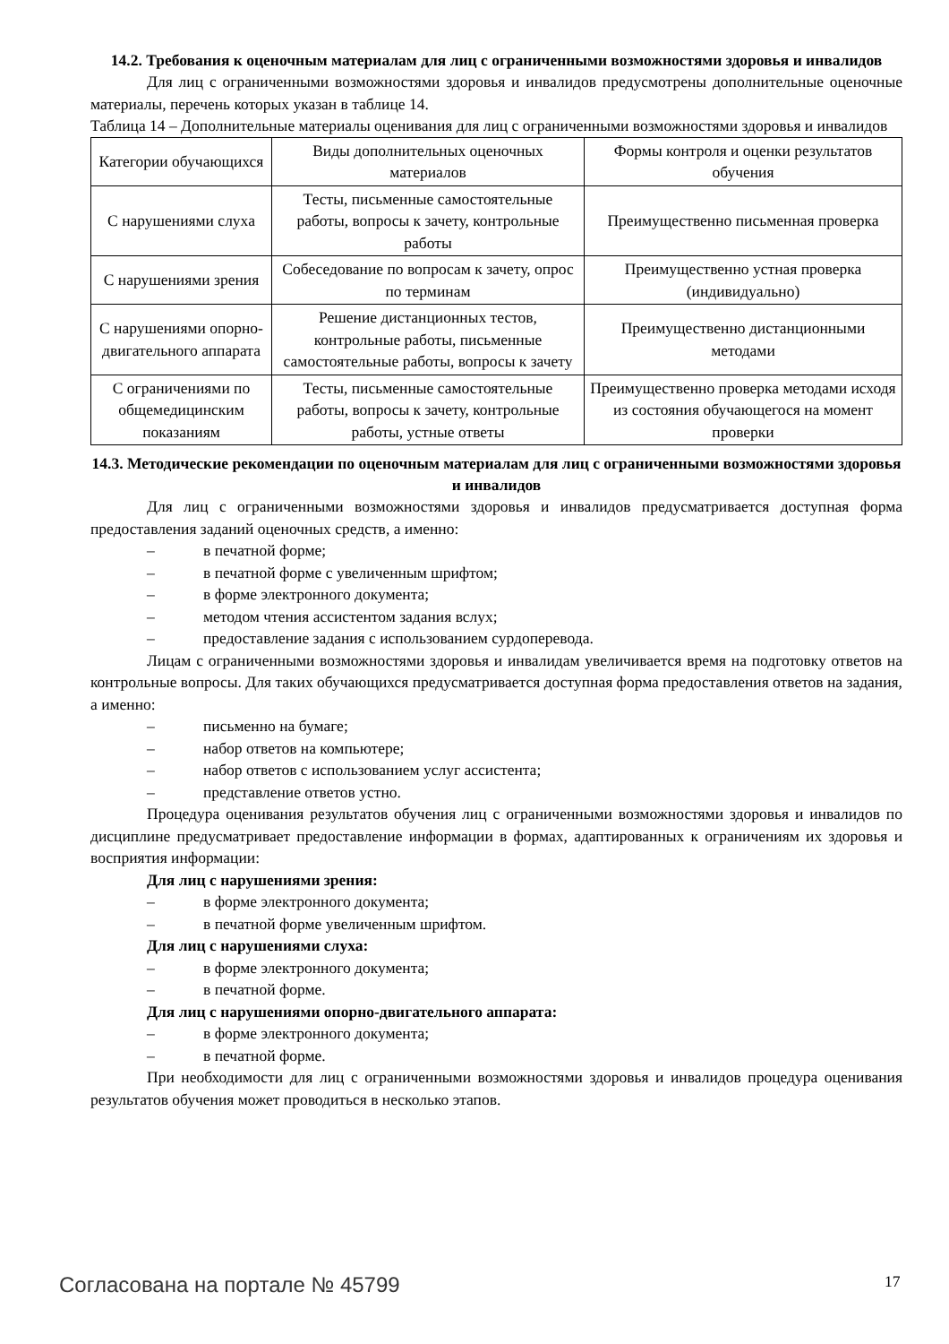14.2. Требования к оценочным материалам для лиц с ограниченными возможностями здоровья и инвалидов
Для лиц с ограниченными возможностями здоровья и инвалидов предусмотрены дополнительные оценочные материалы, перечень которых указан в таблице 14.
Таблица 14 – Дополнительные материалы оценивания для лиц с ограниченными возможностями здоровья и инвалидов
| Категории обучающихся | Виды дополнительных оценочных материалов | Формы контроля и оценки результатов обучения |
| С нарушениями слуха | Тесты, письменные самостоятельные работы, вопросы к зачету, контрольные работы | Преимущественно письменная проверка |
| С нарушениями зрения | Собеседование по вопросам к зачету, опрос по терминам | Преимущественно устная проверка (индивидуально) |
| С нарушениями опорно-двигательного аппарата | Решение дистанционных тестов, контрольные работы, письменные самостоятельные работы, вопросы к зачету | Преимущественно дистанционными методами |
| С ограничениями по общемедицинским показаниям | Тесты, письменные самостоятельные работы, вопросы к зачету, контрольные работы, устные ответы | Преимущественно проверка методами исходя из состояния обучающегося на момент проверки |
14.3. Методические рекомендации по оценочным материалам для лиц с ограниченными возможностями здоровья и инвалидов
Для лиц с ограниченными возможностями здоровья и инвалидов предусматривается доступная форма предоставления заданий оценочных средств, а именно:
– в печатной форме;
– в печатной форме с увеличенным шрифтом;
– в форме электронного документа;
– методом чтения ассистентом задания вслух;
– предоставление задания с использованием сурдоперевода.
Лицам с ограниченными возможностями здоровья и инвалидам увеличивается время на подготовку ответов на контрольные вопросы. Для таких обучающихся предусматривается доступная форма предоставления ответов на задания, а именно:
– письменно на бумаге;
– набор ответов на компьютере;
– набор ответов с использованием услуг ассистента;
– представление ответов устно.
Процедура оценивания результатов обучения лиц с ограниченными возможностями здоровья и инвалидов по дисциплине предусматривает предоставление информации в формах, адаптированных к ограничениям их здоровья и восприятия информации:
Для лиц с нарушениями зрения:
– в форме электронного документа;
– в печатной форме увеличенным шрифтом.
Для лиц с нарушениями слуха:
– в форме электронного документа;
– в печатной форме.
Для лиц с нарушениями опорно-двигательного аппарата:
– в форме электронного документа;
– в печатной форме.
При необходимости для лиц с ограниченными возможностями здоровья и инвалидов процедура оценивания результатов обучения может проводиться в несколько этапов.
Согласована на портале № 45799 17